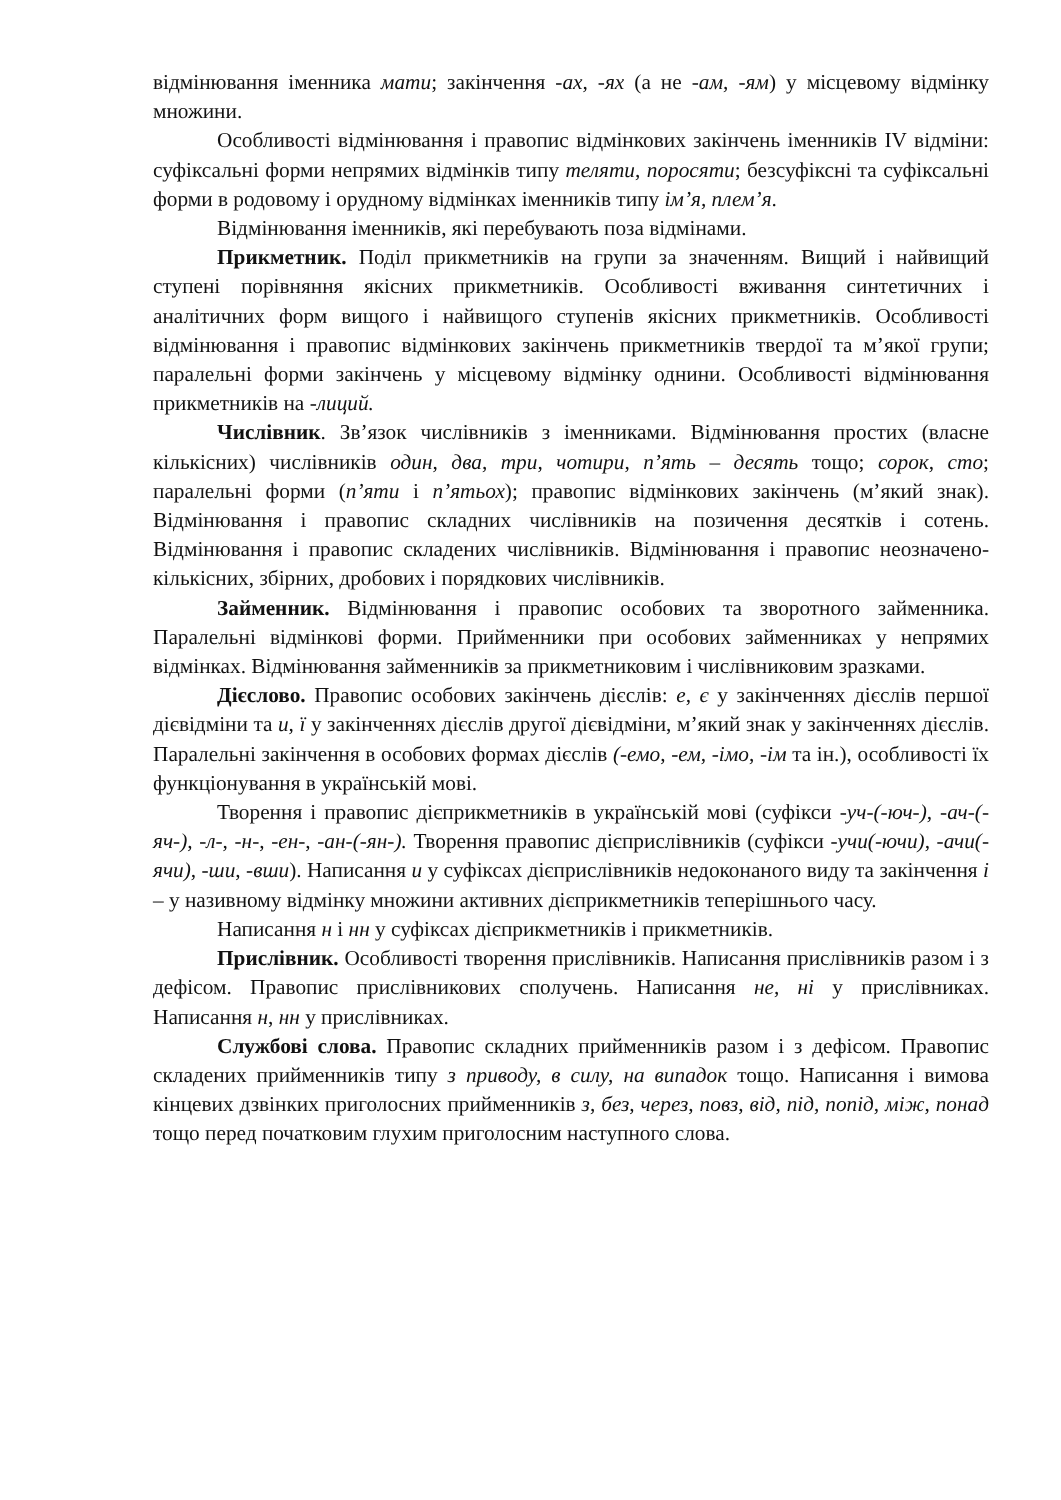відмінювання іменника мати; закінчення -ах, -ях (а не -ам, -ям) у місцевому відмінку множини.
Особливості відмінювання і правопис відмінкових закінчень іменників IV відміни: суфіксальні форми непрямих відмінків типу теляти, поросяти; безсуфіксні та суфіксальні форми в родовому і орудному відмінках іменників типу ім’я, плем’я.
Відмінювання іменників, які перебувають поза відмінами.
Прикметник. Поділ прикметників на групи за значенням. Вищий і найвищий ступені порівняння якісних прикметників. Особливості вживання синтетичних і аналітичних форм вищого і найвищого ступенів якісних прикметників. Особливості відмінювання і правопис відмінкових закінчень прикметників твердої та м’якої групи; паралельні форми закінчень у місцевому відмінку однини. Особливості відмінювання прикметників на -лиций.
Числівник. Зв’язок числівників з іменниками. Відмінювання простих (власне кількісних) числівників один, два, три, чотири, п’ять – десять тощо; сорок, сто; паралельні форми (п’яти і п’ятьох); правопис відмінкових закінчень (м’який знак). Відмінювання і правопис складних числівників на позичення десятків і сотень. Відмінювання і правопис складених числівників. Відмінювання і правопис неозначено-кількісних, збірних, дробових і порядкових числівників.
Займенник. Відмінювання і правопис особових та зворотного займенника. Паралельні відмінкові форми. Прийменники при особових займенниках у непрямих відмінках. Відмінювання займенників за прикметниковим і числівниковим зразками.
Дієслово. Правопис особових закінчень дієслів: е, є у закінченнях дієслів першої дієвідміни та и, ї у закінченнях дієслів другої дієвідміни, м’який знак у закінченнях дієслів. Паралельні закінчення в особових формах дієслів (-емо, -ем, -імо, -ім та ін.), особливості їх функціонування в українській мові.
Творення і правопис дієприкметників в українській мові (суфікси -уч-(-юч-), -ач-(-яч-), -л-, -н-, -ен-, -ан-(-ян-). Творення правопис дієприслівників (суфікси -учи(-ючи), -ачи(-ячи), -ши, -вши). Написання и у суфіксах дієприслівників недоконаного виду та закінчення і – у називному відмінку множини активних дієприкметників теперішнього часу.
Написання н і нн у суфіксах дієприкметників і прикметників.
Прислівник. Особливості творення прислівників. Написання прислівників разом і з дефісом. Правопис прислівникових сполучень. Написання не, ні у прислівниках. Написання н, нн у прислівниках.
Службові слова. Правопис складних прийменників разом і з дефісом. Правопис складених прийменників типу з приводу, в силу, на випадок тощо. Написання і вимова кінцевих дзвінких приголосних прийменників з, без, через, повз, від, під, попід, між, понад тощо перед початковим глухим приголосним наступного слова.